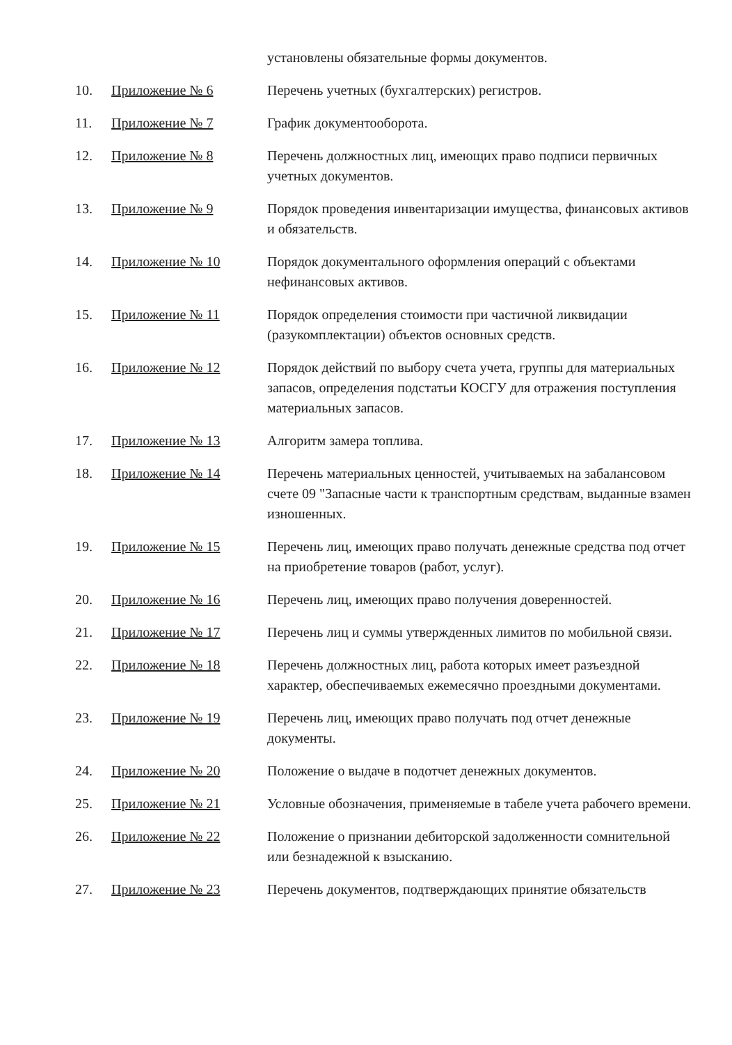| | | установлены обязательные формы документов. |
| 10. | Приложение № 6 | Перечень учетных (бухгалтерских) регистров. |
| 11. | Приложение № 7 | График документооборота. |
| 12. | Приложение № 8 | Перечень должностных лиц, имеющих право подписи первичных учетных документов. |
| 13. | Приложение № 9 | Порядок проведения инвентаризации имущества, финансовых активов и обязательств. |
| 14. | Приложение № 10 | Порядок документального оформления операций с объектами нефинансовых активов. |
| 15. | Приложение № 11 | Порядок определения стоимости при частичной ликвидации (разукомплектации) объектов основных средств. |
| 16. | Приложение № 12 | Порядок действий по выбору счета учета, группы для материальных запасов, определения подстатьи КОСГУ для отражения поступления материальных запасов. |
| 17. | Приложение № 13 | Алгоритм замера топлива. |
| 18. | Приложение № 14 | Перечень материальных ценностей, учитываемых на забалансовом счете 09 "Запасные части к транспортным средствам, выданные взамен изношенных. |
| 19. | Приложение № 15 | Перечень лиц, имеющих право получать денежные средства под отчет на приобретение товаров (работ, услуг). |
| 20. | Приложение № 16 | Перечень лиц, имеющих право получения доверенностей. |
| 21. | Приложение № 17 | Перечень лиц и суммы утвержденных лимитов по мобильной связи. |
| 22. | Приложение № 18 | Перечень должностных лиц, работа которых имеет разъездной характер, обеспечиваемых ежемесячно проездными документами. |
| 23. | Приложение № 19 | Перечень лиц, имеющих право получать под отчет денежные документы. |
| 24. | Приложение № 20 | Положение о выдаче в подотчет денежных документов. |
| 25. | Приложение № 21 | Условные обозначения, применяемые в табеле учета рабочего времени. |
| 26. | Приложение № 22 | Положение о признании дебиторской задолженности сомнительной или безнадежной к взысканию. |
| 27. | Приложение № 23 | Перечень документов, подтверждающих принятие обязательств |